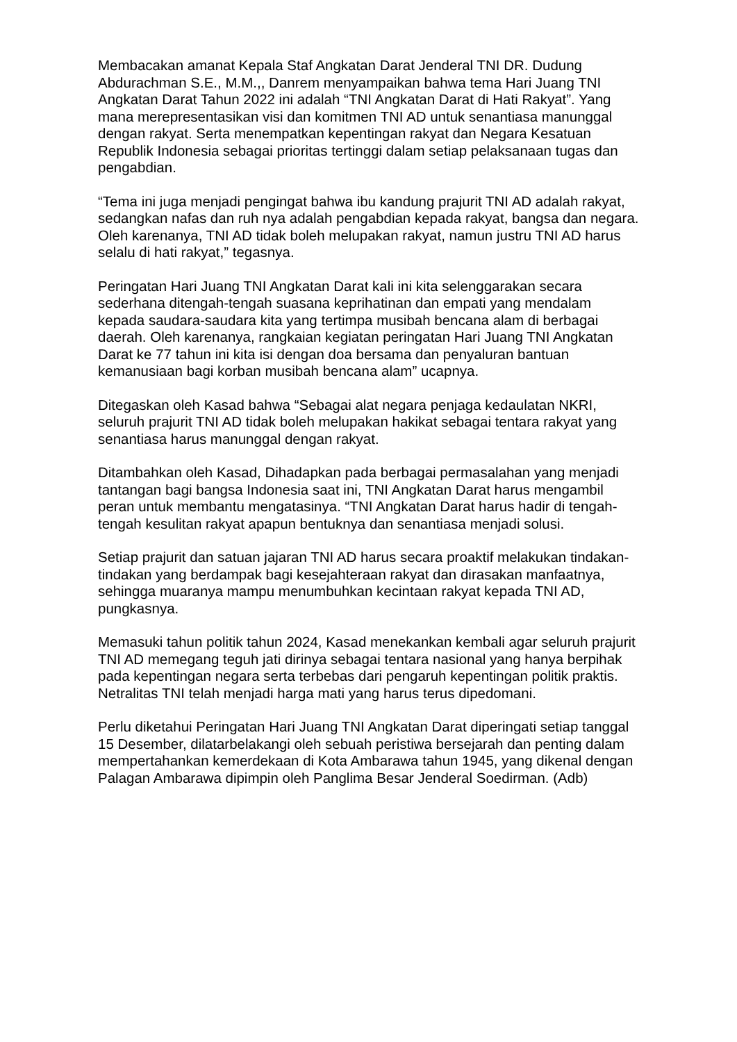Membacakan amanat Kepala Staf Angkatan Darat Jenderal TNI DR. Dudung Abdurachman S.E., M.M.,, Danrem menyampaikan bahwa tema Hari Juang TNI Angkatan Darat Tahun 2022 ini adalah “TNI Angkatan Darat di Hati Rakyat”. Yang mana merepresentasikan visi dan komitmen TNI AD untuk senantiasa manunggal dengan rakyat. Serta menempatkan kepentingan rakyat dan Negara Kesatuan Republik Indonesia sebagai prioritas tertinggi dalam setiap pelaksanaan tugas dan pengabdian.
“Tema ini juga menjadi pengingat bahwa ibu kandung prajurit TNI AD adalah rakyat, sedangkan nafas dan ruh nya adalah pengabdian kepada rakyat, bangsa dan negara. Oleh karenanya, TNI AD tidak boleh melupakan rakyat, namun justru TNI AD harus selalu di hati rakyat,” tegasnya.
Peringatan Hari Juang TNI Angkatan Darat kali ini kita selenggarakan secara sederhana ditengah-tengah suasana keprihatinan dan empati yang mendalam kepada saudara-saudara kita yang tertimpa musibah bencana alam di berbagai daerah. Oleh karenanya, rangkaian kegiatan peringatan Hari Juang TNI Angkatan Darat ke 77 tahun ini kita isi dengan doa bersama dan penyaluran bantuan kemanusiaan bagi korban musibah bencana alam” ucapnya.
Ditegaskan oleh Kasad bahwa “Sebagai alat negara penjaga kedaulatan NKRI, seluruh prajurit TNI AD tidak boleh melupakan hakikat sebagai tentara rakyat yang senantiasa harus manunggal dengan rakyat.
Ditambahkan oleh Kasad, Dihadapkan pada berbagai permasalahan yang menjadi tantangan bagi bangsa Indonesia saat ini, TNI Angkatan Darat harus mengambil peran untuk membantu mengatasinya. “TNI Angkatan Darat harus hadir di tengah-tengah kesulitan rakyat apapun bentuknya dan senantiasa menjadi solusi.
Setiap prajurit dan satuan jajaran TNI AD harus secara proaktif melakukan tindakan-tindakan yang berdampak bagi kesejahteraan rakyat dan dirasakan manfaatnya, sehingga muaranya mampu menumbuhkan kecintaan rakyat kepada TNI AD, pungkasnya.
Memasuki tahun politik tahun 2024, Kasad menekankan kembali agar seluruh prajurit TNI AD memegang teguh jati dirinya sebagai tentara nasional yang hanya berpihak pada kepentingan negara serta terbebas dari pengaruh kepentingan politik praktis. Netralitas TNI telah menjadi harga mati yang harus terus dipedomani.
Perlu diketahui Peringatan Hari Juang TNI Angkatan Darat diperingati setiap tanggal 15 Desember, dilatarbelakangi oleh sebuah peristiwa bersejarah dan penting dalam mempertahankan kemerdekaan di Kota Ambarawa tahun 1945, yang dikenal dengan Palagan Ambarawa dipimpin oleh Panglima Besar Jenderal Soedirman. (Adb)